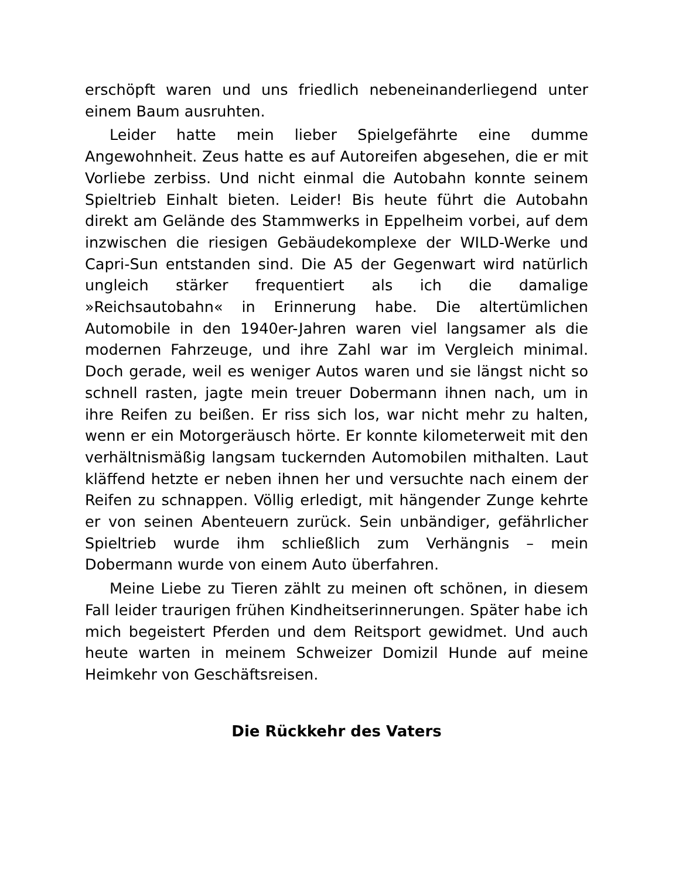erschöpft waren und uns friedlich nebeneinanderliegend unter einem Baum ausruhten.
Leider hatte mein lieber Spielgefährte eine dumme Angewohnheit. Zeus hatte es auf Autoreifen abgesehen, die er mit Vorliebe zerbiss. Und nicht einmal die Autobahn konnte seinem Spieltrieb Einhalt bieten. Leider! Bis heute führt die Autobahn direkt am Gelände des Stammwerks in Eppelheim vorbei, auf dem inzwischen die riesigen Gebäudekomplexe der WILD-Werke und Capri-Sun entstanden sind. Die A5 der Gegenwart wird natürlich ungleich stärker frequentiert als ich die damalige »Reichsautobahn« in Erinnerung habe. Die altertümlichen Automobile in den 1940er-Jahren waren viel langsamer als die modernen Fahrzeuge, und ihre Zahl war im Vergleich minimal. Doch gerade, weil es weniger Autos waren und sie längst nicht so schnell rasten, jagte mein treuer Dobermann ihnen nach, um in ihre Reifen zu beißen. Er riss sich los, war nicht mehr zu halten, wenn er ein Motorgeräusch hörte. Er konnte kilometerweit mit den verhältnismäßig langsam tuckernden Automobilen mithalten. Laut kläffend hetzte er neben ihnen her und versuchte nach einem der Reifen zu schnappen. Völlig erledigt, mit hängender Zunge kehrte er von seinen Abenteuern zurück. Sein unbändiger, gefährlicher Spieltrieb wurde ihm schließlich zum Verhängnis – mein Dobermann wurde von einem Auto überfahren.
Meine Liebe zu Tieren zählt zu meinen oft schönen, in diesem Fall leider traurigen frühen Kindheitserinnerungen. Später habe ich mich begeistert Pferden und dem Reitsport gewidmet. Und auch heute warten in meinem Schweizer Domizil Hunde auf meine Heimkehr von Geschäftsreisen.
Die Rückkehr des Vaters